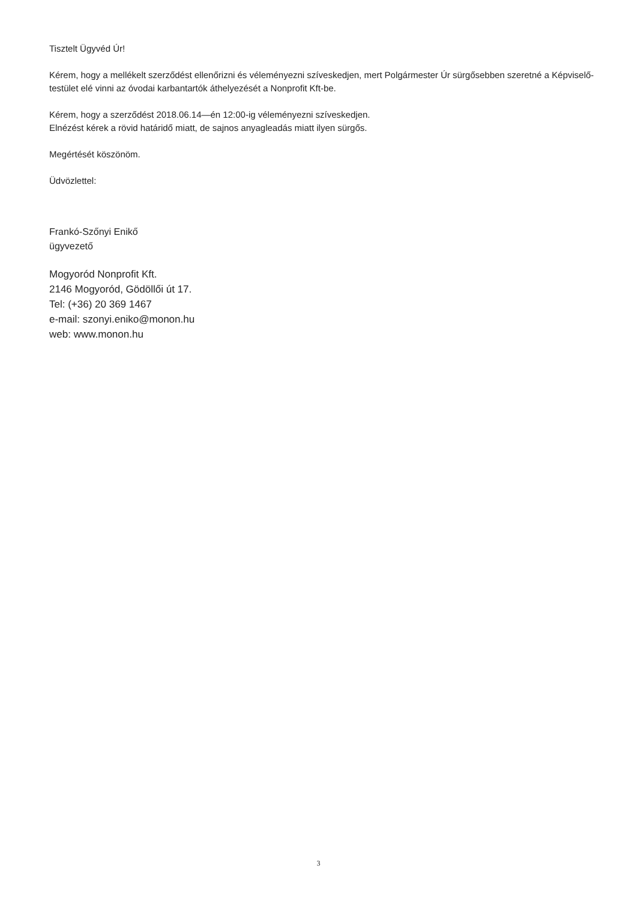Tisztelt Ügyvéd Úr!
Kérem, hogy a mellékelt szerződést ellenőrizni és véleményezni szíveskedjen, mert Polgármester Úr sürgősebben szeretné a Képviselő-testület elé vinni az óvodai karbantartók áthelyezését a Nonprofit Kft-be.
Kérem, hogy a szerződést 2018.06.14—én 12:00-ig véleményezni szíveskedjen.
Elnézést kérek a rövid határidő miatt, de sajnos anyagleadás miatt ilyen sürgős.
Megértését köszönöm.
Üdvözlettel:
Frankó-Szőnyi Enikő
ügyvezető
Mogyoród Nonprofit Kft.
2146 Mogyoród, Gödöllői út 17.
Tel: (+36) 20 369 1467
e-mail: szonyi.eniko@monon.hu
web: www.monon.hu
3